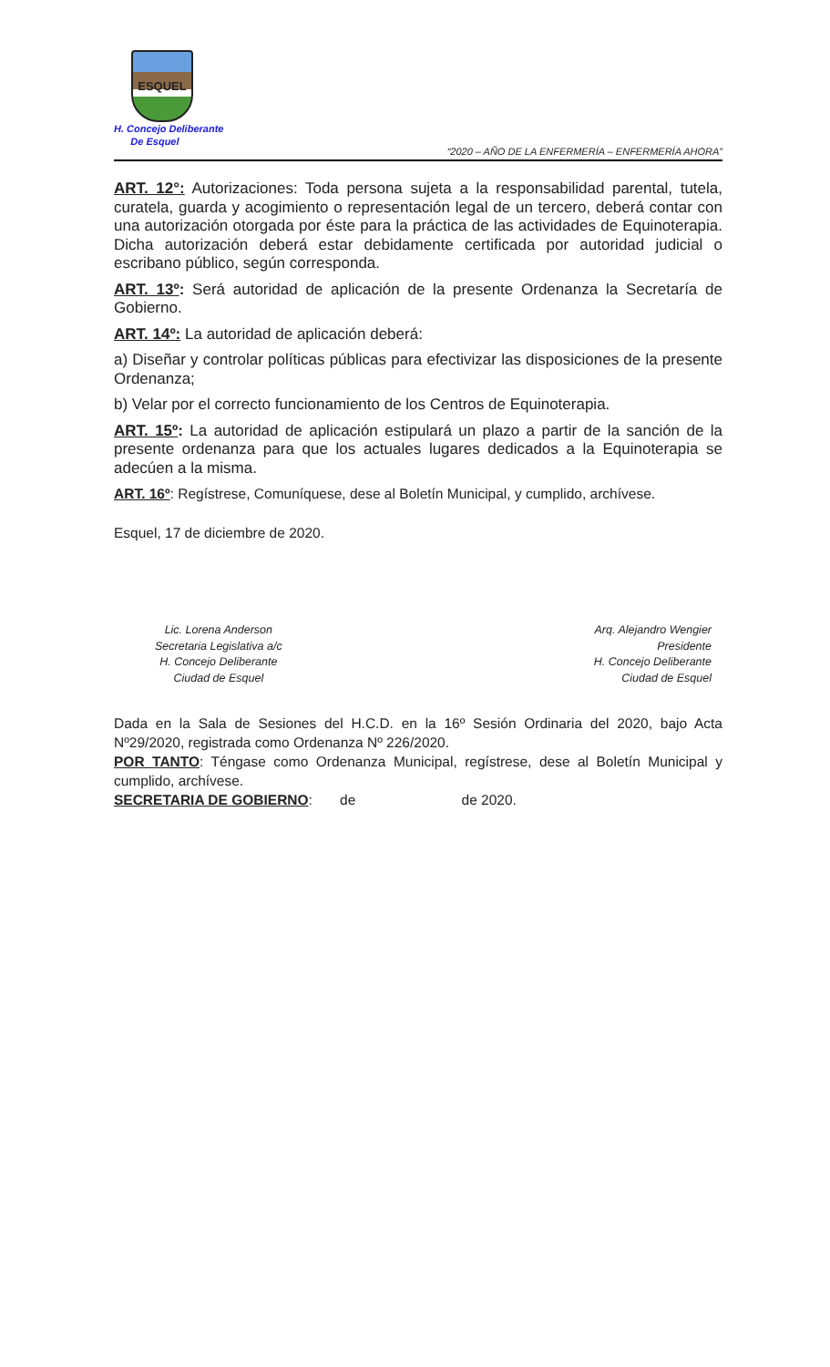ESQUEL
H. Concejo Deliberante
De Esquel
“2020 – AÑO DE LA ENFERMERÍA – ENFERMERÍA AHORA”
ART. 12°: Autorizaciones: Toda persona sujeta a la responsabilidad parental, tutela, curatela, guarda y acogimiento o representación legal de un tercero, deberá contar con una autorización otorgada por éste para la práctica de las actividades de Equinoterapia. Dicha autorización deberá estar debidamente certificada por autoridad judicial o escribano público, según corresponda.
ART. 13º: Será autoridad de aplicación de la presente Ordenanza la Secretaría de Gobierno.
ART. 14º: La autoridad de aplicación deberá:
a) Diseñar y controlar políticas públicas para efectivizar las disposiciones de la presente Ordenanza;
b) Velar por el correcto funcionamiento de los Centros de Equinoterapia.
ART. 15º: La autoridad de aplicación estipulará un plazo a partir de la sanción de la presente ordenanza para que los actuales lugares dedicados a la Equinoterapia se adecúen a la misma.
ART. 16º: Regístrese, Comuníquese, dese al Boletín Municipal, y cumplido, archívese.
Esquel, 17 de diciembre de 2020.
Lic. Lorena Anderson
Secretaria Legislativa a/c
H. Concejo Deliberante
Ciudad de Esquel
Arq. Alejandro Wengier
Presidente
H. Concejo Deliberante
Ciudad de Esquel
Dada en la Sala de Sesiones del H.C.D. en la 16º Sesión Ordinaria del 2020, bajo Acta Nº29/2020, registrada como Ordenanza Nº 226/2020.
POR TANTO: Téngase como Ordenanza Municipal, regístrese, dese al Boletín Municipal y cumplido, archívese.
SECRETARIA DE GOBIERNO: de de 2020.